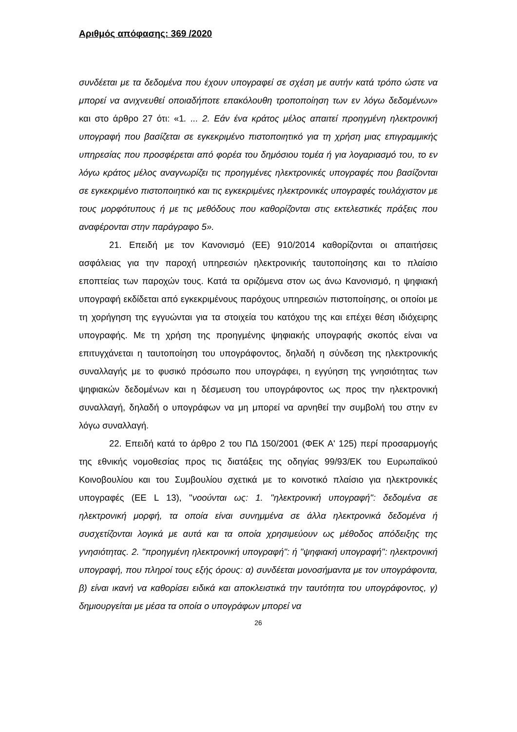Αριθμός απόφασης: 369 /2020
συνδέεται με τα δεδομένα που έχουν υπογραφεί σε σχέση με αυτήν κατά τρόπο ώστε να μπορεί να ανιχνευθεί οποιαδήποτε επακόλουθη τροποποίηση των εν λόγω δεδομένων» και στο άρθρο 27 ότι: «1. ... 2. Εάν ένα κράτος μέλος απαιτεί προηγμένη ηλεκτρονική υπογραφή που βασίζεται σε εγκεκριμένο πιστοποιητικό για τη χρήση μιας επιγραμμικής υπηρεσίας που προσφέρεται από φορέα του δημόσιου τομέα ή για λογαριασμό του, το εν λόγω κράτος μέλος αναγνωρίζει τις προηγμένες ηλεκτρονικές υπογραφές που βασίζονται σε εγκεκριμένο πιστοποιητικό και τις εγκεκριμένες ηλεκτρονικές υπογραφές τουλάχιστον με τους μορφότυπους ή με τις μεθόδους που καθορίζονται στις εκτελεστικές πράξεις που αναφέρονται στην παράγραφο 5».
21. Επειδή με τον Κανονισμό (ΕΕ) 910/2014 καθορίζονται οι απαιτήσεις ασφάλειας για την παροχή υπηρεσιών ηλεκτρονικής ταυτοποίησης και το πλαίσιο εποπτείας των παροχών τους. Κατά τα οριζόμενα στον ως άνω Κανονισμό, η ψηφιακή υπογραφή εκδίδεται από εγκεκριμένους παρόχους υπηρεσιών πιστοποίησης, οι οποίοι με τη χορήγηση της εγγυώνται για τα στοιχεία του κατόχου της και επέχει θέση ιδιόχειρης υπογραφής. Με τη χρήση της προηγμένης ψηφιακής υπογραφής σκοπός είναι να επιτυγχάνεται η ταυτοποίηση του υπογράφοντος, δηλαδή η σύνδεση της ηλεκτρονικής συναλλαγής με το φυσικό πρόσωπο που υπογράφει, η εγγύηση της γνησιότητας των ψηφιακών δεδομένων και η δέσμευση του υπογράφοντος ως προς την ηλεκτρονική συναλλαγή, δηλαδή ο υπογράφων να μη μπορεί να αρνηθεί την συμβολή του στην εν λόγω συναλλαγή.
22. Επειδή κατά το άρθρο 2 του ΠΔ 150/2001 (ΦΕΚ Α' 125) περί προσαρμογής της εθνικής νομοθεσίας προς τις διατάξεις της οδηγίας 99/93/ΕΚ του Ευρωπαϊκού Κοινοβουλίου και του Συμβουλίου σχετικά με το κοινοτικό πλαίσιο για ηλεκτρονικές υπογραφές (ΕΕ L 13), "νοούνται ως: 1. "ηλεκτρονική υπογραφή": δεδομένα σε ηλεκτρονική μορφή, τα οποία είναι συνημμένα σε άλλα ηλεκτρονικά δεδομένα ή συσχετίζονται λογικά με αυτά και τα οποία χρησιμεύουν ως μέθοδος απόδειξης της γνησιότητας. 2. "προηγμένη ηλεκτρονική υπογραφή": ή "ψηφιακή υπογραφή": ηλεκτρονική υπογραφή, που πληροί τους εξής όρους: α) συνδέεται μονοσήμαντα με τον υπογράφοντα, β) είναι ικανή να καθορίσει ειδικά και αποκλειστικά την ταυτότητα του υπογράφοντος, γ) δημιουργείται με μέσα τα οποία ο υπογράφων μπορεί να
26